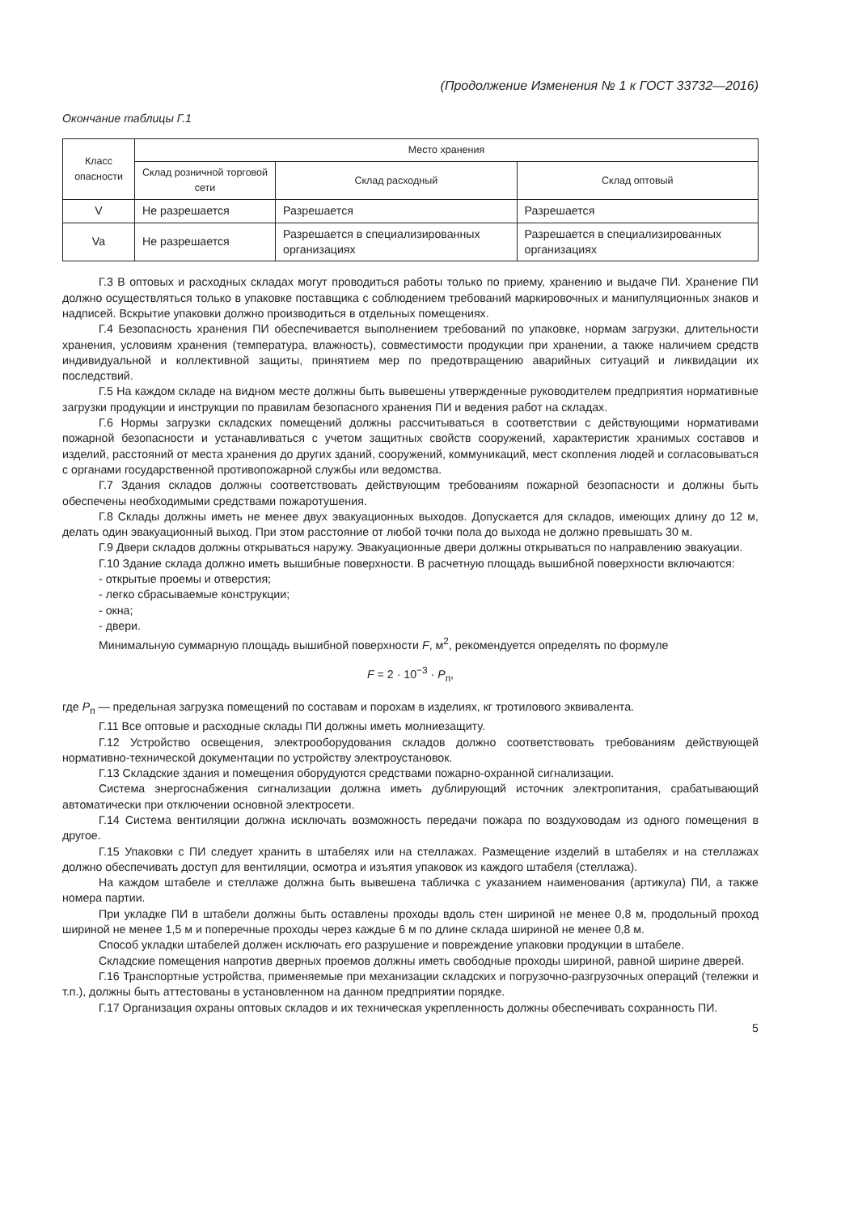(Продолжение Изменения № 1 к ГОСТ 33732—2016)
Окончание таблицы Г.1
| Класс опасности | Место хранения | | |
| --- | --- | --- | --- |
| | Склад розничной торговой сети | Склад расходный | Склад оптовый |
| V | Не разрешается | Разрешается | Разрешается |
| Va | Не разрешается | Разрешается в специализированных организациях | Разрешается в специализированных организациях |
Г.3 В оптовых и расходных складах могут проводиться работы только по приему, хранению и выдаче ПИ. Хранение ПИ должно осуществляться только в упаковке поставщика с соблюдением требований маркировочных и манипуляционных знаков и надписей. Вскрытие упаковки должно производиться в отдельных помещениях.
Г.4 Безопасность хранения ПИ обеспечивается выполнением требований по упаковке, нормам загрузки, длительности хранения, условиям хранения (температура, влажность), совместимости продукции при хранении, а также наличием средств индивидуальной и коллективной защиты, принятием мер по предотвращению аварийных ситуаций и ликвидации их последствий.
Г.5 На каждом складе на видном месте должны быть вывешены утвержденные руководителем предприятия нормативные загрузки продукции и инструкции по правилам безопасного хранения ПИ и ведения работ на складах.
Г.6 Нормы загрузки складских помещений должны рассчитываться в соответствии с действующими нормативами пожарной безопасности и устанавливаться с учетом защитных свойств сооружений, характеристик хранимых составов и изделий, расстояний от места хранения до других зданий, сооружений, коммуникаций, мест скопления людей и согласовываться с органами государственной противопожарной службы или ведомства.
Г.7 Здания складов должны соответствовать действующим требованиям пожарной безопасности и должны быть обеспечены необходимыми средствами пожаротушения.
Г.8 Склады должны иметь не менее двух эвакуационных выходов. Допускается для складов, имеющих длину до 12 м, делать один эвакуационный выход. При этом расстояние от любой точки пола до выхода не должно превышать 30 м.
Г.9 Двери складов должны открываться наружу. Эвакуационные двери должны открываться по направлению эвакуации.
Г.10 Здание склада должно иметь вышибные поверхности. В расчетную площадь вышибной поверхности включаются:
- открытые проемы и отверстия;
- легко сбрасываемые конструкции;
- окна;
- двери.
Минимальную суммарную площадь вышибной поверхности F, м<sup>2</sup>, рекомендуется определять по формуле
F = 2 · 10<sup>−3</sup> · P<sub>п</sub>,
где P<sub>п</sub> — предельная загрузка помещений по составам и порохам в изделиях, кг тротилового эквивалента.
Г.11 Все оптовые и расходные склады ПИ должны иметь молниезащиту.
Г.12 Устройство освещения, электрооборудования складов должно соответствовать требованиям действующей нормативно-технической документации по устройству электроустановок.
Г.13 Складские здания и помещения оборудуются средствами пожарно-охранной сигнализации.
Система энергоснабжения сигнализации должна иметь дублирующий источник электропитания, срабатывающий автоматически при отключении основной электросети.
Г.14 Система вентиляции должна исключать возможность передачи пожара по воздуховодам из одного помещения в другое.
Г.15 Упаковки с ПИ следует хранить в штабелях или на стеллажах. Размещение изделий в штабелях и на стеллажах должно обеспечивать доступ для вентиляции, осмотра и изъятия упаковок из каждого штабеля (стеллажа).
На каждом штабеле и стеллаже должна быть вывешена табличка с указанием наименования (артикула) ПИ, а также номера партии.
При укладке ПИ в штабели должны быть оставлены проходы вдоль стен шириной не менее 0,8 м, продольный проход шириной не менее 1,5 м и поперечные проходы через каждые 6 м по длине склада шириной не менее 0,8 м.
Способ укладки штабелей должен исключать его разрушение и повреждение упаковки продукции в штабеле.
Складские помещения напротив дверных проемов должны иметь свободные проходы шириной, равной ширине дверей.
Г.16 Транспортные устройства, применяемые при механизации складских и погрузочно-разгрузочных операций (тележки и т.п.), должны быть аттестованы в установленном на данном предприятии порядке.
Г.17 Организация охраны оптовых складов и их техническая укрепленность должны обеспечивать сохранность ПИ.
5